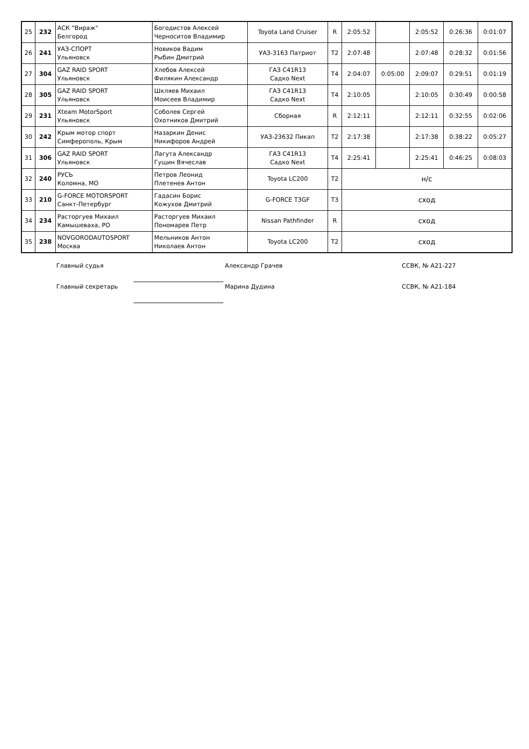| 25 | 232 | АСК "Вираж" Белгород | Богодистов Алексей Черноситов Владимир | Toyota Land Cruiser | R | 2:05:52 | | 2:05:52 | 0:26:36 | 0:01:07 |
| 26 | 241 | УАЗ-СПОРТ Ульяновск | Новиков Вадим Рыбин Дмитрий | УАЗ-3163 Патриот | T2 | 2:07:48 | | 2:07:48 | 0:28:32 | 0:01:56 |
| 27 | 304 | GAZ RAID SPORT Ульяновск | Хлебов Алексей Филякин Александр | ГАЗ С41R13 Садко Next | T4 | 2:04:07 | 0:05:00 | 2:09:07 | 0:29:51 | 0:01:19 |
| 28 | 305 | GAZ RAID SPORT Ульяновск | Шкляев Михаил Моисеев Владимир | ГАЗ С41R13 Садко Next | T4 | 2:10:05 | | 2:10:05 | 0:30:49 | 0:00:58 |
| 29 | 231 | Xteam MotorSport Ульяновск | Соболев Сергей Охотников Дмитрий | Сборная | R | 2:12:11 | | 2:12:11 | 0:32:55 | 0:02:06 |
| 30 | 242 | Крым мотор спорт Симферополь, Крым | Назаркин Денис Никифоров Андрей | УАЗ-23632 Пикап | T2 | 2:17:38 | | 2:17:38 | 0:38:22 | 0:05:27 |
| 31 | 306 | GAZ RAID SPORT Ульяновск | Лагута Александр Гущин Вячеслав | ГАЗ С41R13 Садко Next | T4 | 2:25:41 | | 2:25:41 | 0:46:25 | 0:08:03 |
| 32 | 240 | РУСЬ Коломна, МО | Петров Леонид Плетенев Антон | Toyota LC200 | T2 | н/с | | | | |
| 33 | 210 | G-FORCE MOTORSPORT Санкт-Петербург | Гадасин Борис Кожухов Дмитрий | G-FORCE T3GF | T3 | сход | | | | |
| 34 | 234 | Расторгуев Михаил Камышеваха, РО | Расторгуев Михаил Пономарев Петр | Nissan Pathfinder | R | сход | | | | |
| 35 | 238 | NOVGORODAUTOSPORT Москва | Мельников Антон Николаев Антон | Toyota LC200 | T2 | сход | | | | |
Главный судья Александр Грачев ССВК, № А21-227
Главный секретарь Марина Дудина ССВК, № А21-184